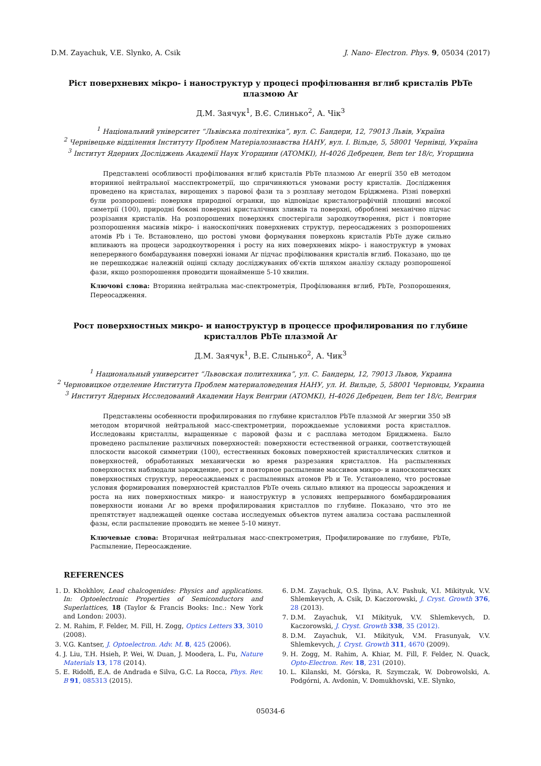D.M. Zayachuk, V.E. Slynko, A. Csik J. Nano- Electron. Phys. 9, 05034 (2017)
Ріст поверхневих мікро- і наноструктур у процесі профілювання вглиб кристалів PbTe плазмою Ar
Д.М. Заячук<sup>1</sup>, В.Є. Слинько<sup>2</sup>, А. Чік<sup>3</sup>
<sup>1</sup> Національний університет “Львівська політехніка”, вул. С. Бандери, 12, 79013 Львів, Україна
<sup>2</sup> Чернівецьке відділення Інституту Проблем Матеріалознавства НАНУ, вул. І. Вільде, 5, 58001 Чернівці, Україна
<sup>3</sup> Інститут Ядерних Досліджень Академії Наук Угорщини (ATOMKI), H-4026 Дебрецен, Bem ter 18/c, Угорщина
Представлені особливості профілювання вглиб кристалів PbTe плазмою Ar енергії 350 еВ методом вторинної нейтральної масспектрометрії, що спричиняються умовами росту кристалів. Дослідження проведено на кристалах, вирощених з парової фази та з розплаву методом Бріджмена. Різні поверхні були розпорошені: поверхня природної огранки, що відповідає кристалографічній площині високої симетрії (100), природні бокові поверхні кристалічних зливків та поверхні, оброблені механічно підчас розрізання кристалів. На розпорошених поверхнях спостерігали зародкоутворення, ріст і повторне розпорошення масивів мікро- і нанoскопічних поверхневих структур, переосаджених з розпорошених атомів Pb і Te. Встановлено, що ростові умови формування поверхонь кристалів PbTe дуже сильно впливають на процеси зародкоутворення і росту на них поверхневих мікро- і наноструктур в умовах неперервного бомбардування поверхні іонами Ar підчас профілювання кристалів вглиб. Показано, що це не перешкоджає належній оцінці складу досліджуваних об'єктів шляхом аналізу складу розпорошеної фази, якщо розпорошення проводити щонайменше 5-10 хвилин.
Ключові слова: Вторинна нейтральна мас-спектрометрія, Профілювання вглиб, PbTe, Розпорошення, Переосадження.
Рост поверхностных микро- и наноструктур в процессе профилирования по глубине кристаллов PbTe плазмой Ar
Д.М. Заячук<sup>1</sup>, В.Е. Слынько<sup>2</sup>, А. Чик<sup>3</sup>
<sup>1</sup> Национальный университет “Львовская политехника”, ул. С. Бандеры, 12, 79013 Львов, Украина
<sup>2</sup> Черновицкое отделение Института Проблем материаловедения НАНУ, ул. И. Вильде, 5, 58001 Черновцы, Украина
<sup>3</sup> Институт Ядерных Исследований Академии Наук Венгрии (ATOMKI), H-4026 Дебрецен, Bem ter 18/c, Венгрия
Представлены особенности профилирования по глубине кристаллов PbTe плазмой Ar энергии 350 эВ методом вторичной нейтральной масс-спектрометрии, порождаемые условиями роста кристаллов. Исследованы кристаллы, выращенные с паровой фазы и с расплава методом Бриджмена. Было проведено распыление различных поверхностей: поверхности естественной огранки, соответствующей плоскости высокой симметрии (100), естественных боковых поверхностей кристаллических слитков и поверхностей, обработанных механически во время разрезания кристаллов. На распыленных поверхностях наблюдали зарождение, рост и повторное распыление массивов микро- и наноскопических поверхностных структур, переосаждаемых с распыленных атомов Pb и Te. Установлено, что ростовые условия формирования поверхностей кристаллов PbTe очень сильно влияют на процессы зарождения и роста на них поверхностных микро- и наноструктур в условиях непрерывного бомбардирования поверхности ионами Ar во время профилирования кристаллов по глубине. Показано, что это не препятствует надлежащей оценке состава исследуемых объектов путем анализа состава распыленной фазы, если распыление проводить не менее 5-10 минут.
Ключевые слова: Вторичная нейтральная масс-спектрометрия, Профилирование по глубине, PbTe, Распыление, Переосаждение.
REFERENCES
1. D. Khokhlov, Lead chalcogenides: Physics and applications. In: Optoelectronic Properties of Semiconductors and Superlattices, 18 (Taylor & Francis Books: Inc.: New York and London: 2003).
2. M. Rahim, F. Felder, M. Fill, H. Zogg, Optics Letters 33, 3010 (2008).
3. V.G. Kantser, J. Optoelectron. Adv. M. 8, 425 (2006).
4. J. Liu, T.H. Hsieh, P. Wei, W. Duan, J. Moodera, L. Fu, Nature Materials 13, 178 (2014).
5. E. Ridolfi, E.A. de Andrada e Silva, G.C. La Rocca, Phys. Rev. B 91, 085313 (2015).
6. D.M. Zayachuk, O.S. Ilyina, A.V. Pashuk, V.I. Mikityuk, V.V. Shlemkevych, A. Csik, D. Kaczorowski, J. Cryst. Growth 376, 28 (2013).
7. D.M. Zayachuk, V.I Mikityuk, V.V. Shlemkevych, D. Kaczorowski, J. Cryst. Growth 338, 35 (2012).
8. D.M. Zayachuk, V.I. Mikityuk, V.M. Frasunyak, V.V. Shlemkevych, J. Cryst. Growth 311, 4670 (2009).
9. H. Zogg, M. Rahim, A. Khiar, M. Fill, F. Felder, N. Quack, Opto-Electron. Rev. 18, 231 (2010).
10. L. Kilanski, M. Górska, R. Szymczak, W. Dobrowolski, A. Podgórni, A. Avdonin, V. Domukhovski, V.E. Slynko,
05034-6